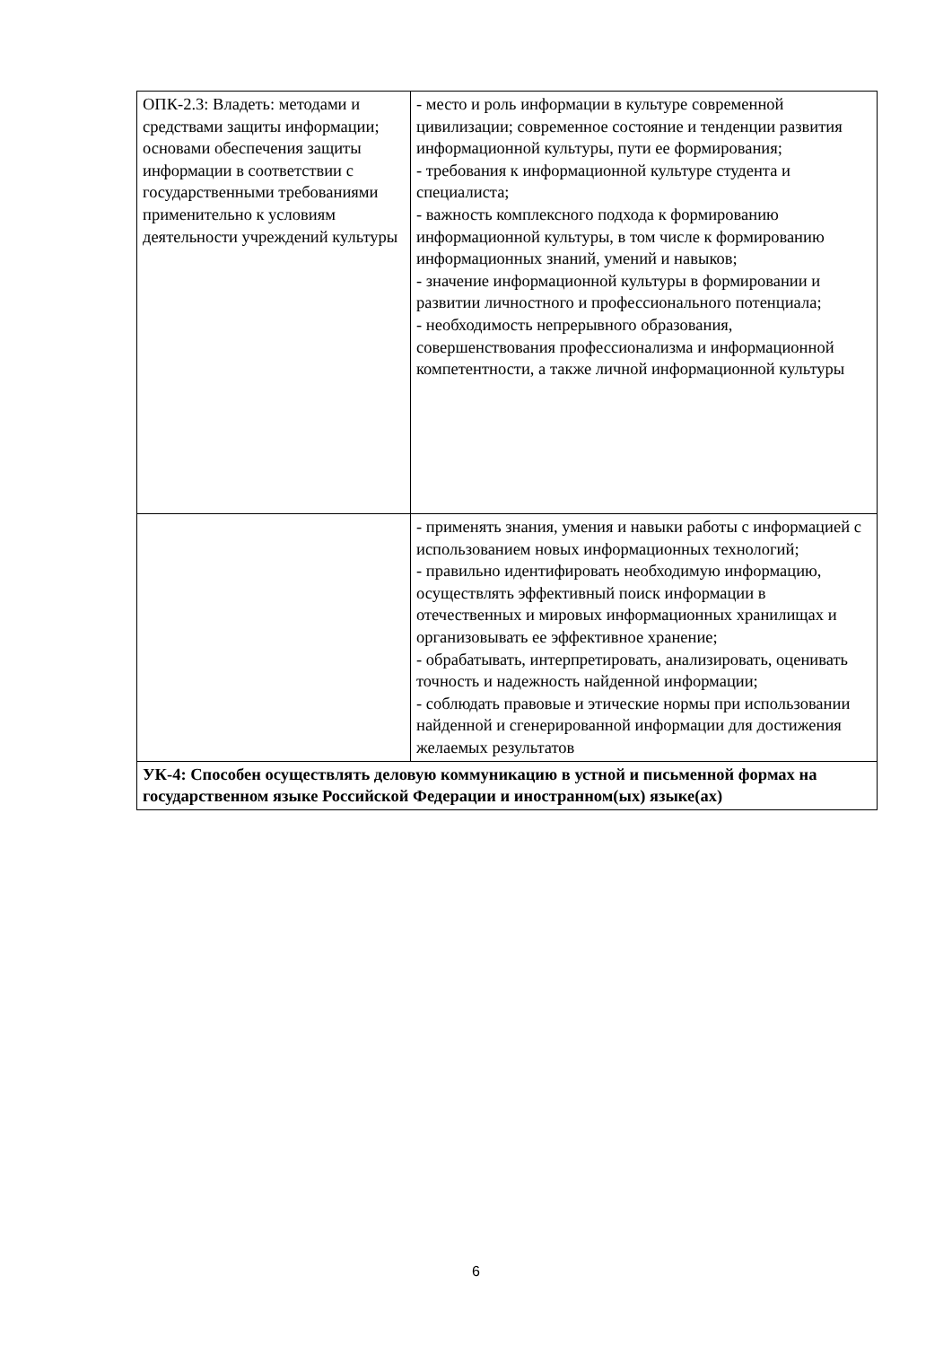| ОПК-2.3: Владеть: методами и средствами защиты информации; основами обеспечения защиты информации в соответствии с государственными требованиями применительно к условиям деятельности учреждений культуры | - место и роль информации в культуре современной цивилизации; современное состояние и тенденции развития информационной культуры, пути ее формирования; - требования к информационной культуре студента и специалиста; - важность комплексного подхода к формированию информационной культуры, в том числе к формированию информационных знаний, умений и навыков; - значение информационной культуры в формировании и развитии личностного и профессионального потенциала; - необходимость непрерывного образования, совершенствования профессионализма и информационной компетентности, а также личной информационной культуры |
| | - применять знания, умения и навыки работы с информацией с использованием новых информационных технологий; - правильно идентифировать необходимую информацию, осуществлять эффективный поиск информации в отечественных и мировых информационных хранилищах и организовывать ее эффективное хранение; - обрабатывать, интерпретировать, анализировать, оценивать точность и надежность найденной информации; - соблюдать правовые и этические нормы при использовании найденной и сгенерированной информации для достижения желаемых результатов |
| УК-4: Способен осуществлять деловую коммуникацию в устной и письменной формах на государственном языке Российской Федерации и иностранном(ых) языке(ах) | |
6